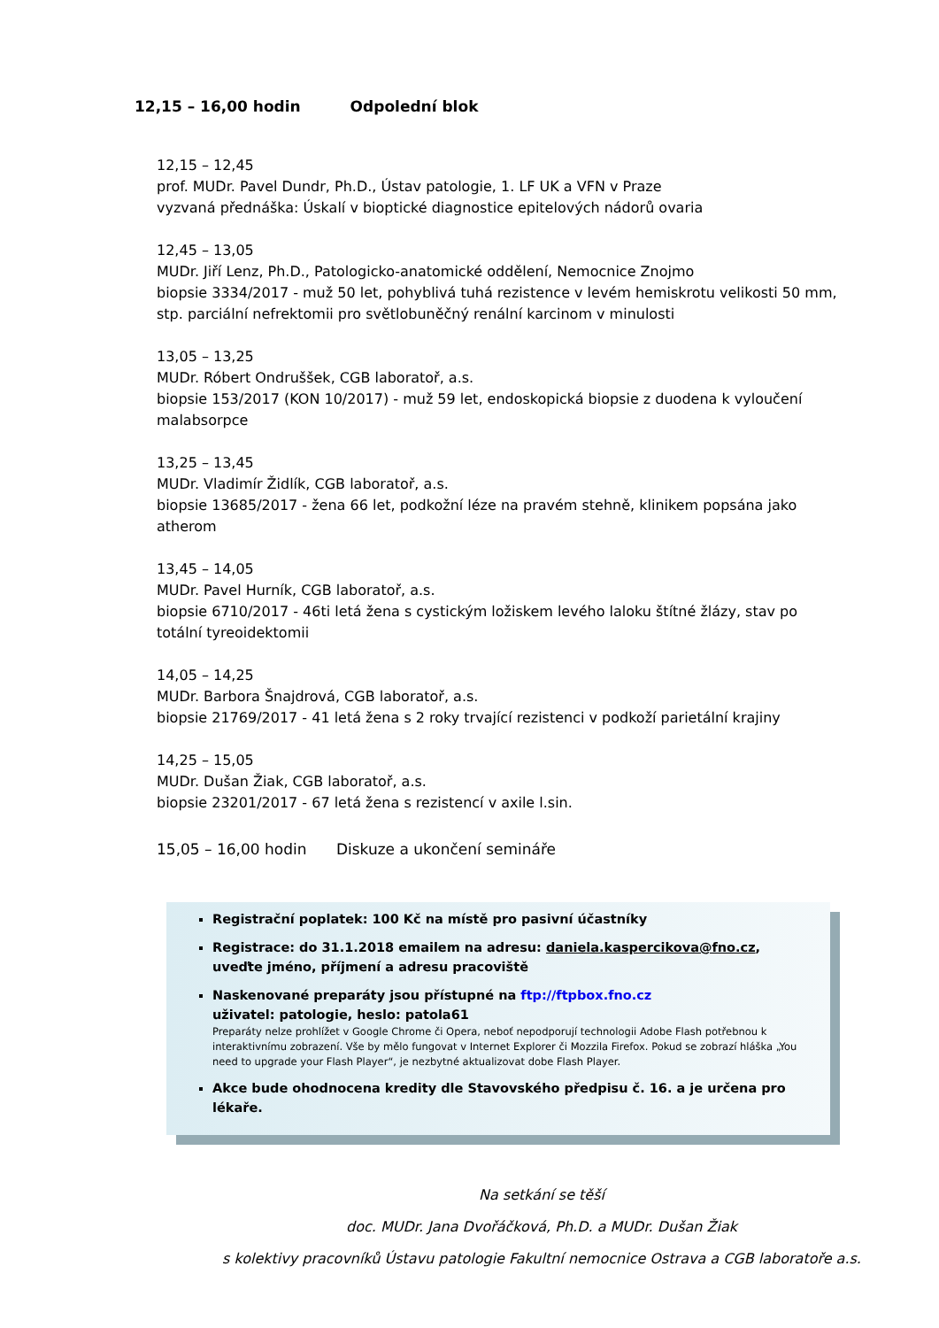12,15 – 16,00 hodin Odpolední blok
12,15 – 12,45
prof. MUDr. Pavel Dundr, Ph.D., Ústav patologie, 1. LF UK a VFN v Praze
vyzvaná přednáška: Úskalí v bioptické diagnostice epitelových nádorů ovaria
12,45 – 13,05
MUDr. Jiří Lenz, Ph.D., Patologicko-anatomické oddělení, Nemocnice Znojmo
biopsie 3334/2017 - muž 50 let, pohyblivá tuhá rezistence v levém hemiskrotu velikosti 50 mm, stp. parciální nefrektomii pro světlobuněčný renální karcinom v minulosti
13,05 – 13,25
MUDr. Róbert Ondruššek, CGB laboratoř, a.s.
biopsie 153/2017 (KON 10/2017) - muž 59 let, endoskopická biopsie z duodena k vyloučení malabsorpce
13,25 – 13,45
MUDr. Vladimír Židlík, CGB laboratoř, a.s.
biopsie 13685/2017 - žena 66 let, podkožní léze na pravém stehně, klinikem popsána jako atherom
13,45 – 14,05
MUDr. Pavel Hurník, CGB laboratoř, a.s.
biopsie 6710/2017 - 46ti letá žena s cystickým ložiskem levého laloku štítné žlázy, stav po totální tyreoidektomii
14,05 – 14,25
MUDr. Barbora Šnajdrová, CGB laboratoř, a.s.
biopsie 21769/2017 - 41 letá žena s 2 roky trvající rezistenci v podkoží parietální krajiny
14,25 – 15,05
MUDr. Dušan Žiak, CGB laboratoř, a.s.
biopsie 23201/2017 - 67 letá žena s rezistencí v axile l.sin.
15,05 – 16,00 hodin Diskuze a ukončení semináře
Registrační poplatek: 100 Kč na místě pro pasivní účastníky
Registrace: do 31.1.2018 emailem na adresu: daniela.kaspercikova@fno.cz, uveďte jméno, příjmení a adresu pracoviště
Naskenované preparáty jsou přístupné na ftp://ftpbox.fno.cz
uživatel: patologie, heslo: patola61
Preparáty nelze prohlížet v Google Chrome či Opera, neboť nepodporují technologii Adobe Flash potřebnou k interaktivnímu zobrazení. Vše by mělo fungovat v Internet Explorer či Mozzila Firefox. Pokud se zobrazí hláška „You need to upgrade your Flash Player“, je nezbytné aktualizovat dobe Flash Player.
Akce bude ohodnocena kredity dle Stavovského předpisu č. 16. a je určena pro lékaře.
Na setkání se těší
doc. MUDr. Jana Dvořáčková, Ph.D. a MUDr. Dušan Žiak
s kolektivy pracovníků Ústavu patologie Fakultní nemocnice Ostrava a CGB laboratoře a.s.